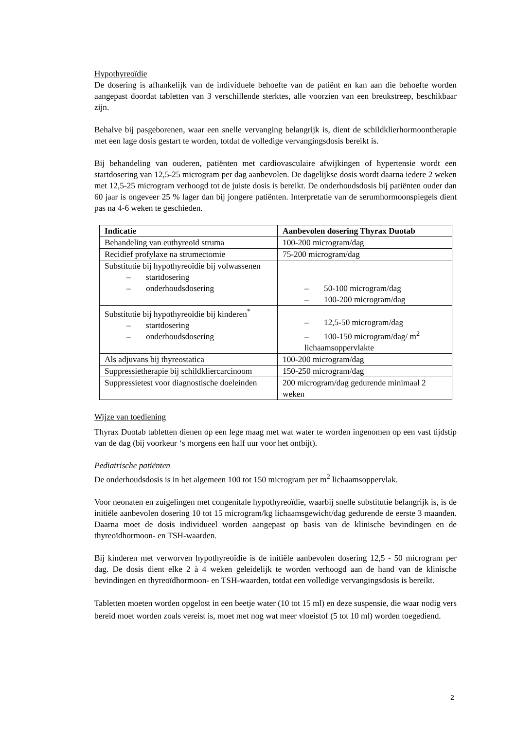Hypothyreoïdie
De dosering is afhankelijk van de individuele behoefte van de patiënt en kan aan die behoefte worden aangepast doordat tabletten van 3 verschillende sterktes, alle voorzien van een breukstreep, beschikbaar zijn.
Behalve bij pasgeborenen, waar een snelle vervanging belangrijk is, dient de schildklierhormoontherapie met een lage dosis gestart te worden, totdat de volledige vervangingsdosis bereikt is.
Bij behandeling van ouderen, patiënten met cardiovasculaire afwijkingen of hypertensie wordt een startdosering van 12,5-25 microgram per dag aanbevolen. De dagelijkse dosis wordt daarna iedere 2 weken met 12,5-25 microgram verhoogd tot de juiste dosis is bereikt. De onderhoudsdosis bij patiënten ouder dan 60 jaar is ongeveer 25 % lager dan bij jongere patiënten. Interpretatie van de serumhormoonspiegels dient pas na 4-6 weken te geschieden.
| Indicatie | Aanbevolen dosering Thyrax Duotab |
| --- | --- |
| Behandeling van euthyreoïd struma | 100-200 microgram/dag |
| Recidief profylaxe na strumectomie | 75-200 microgram/dag |
| Substitutie bij hypothyreoïdie bij volwassenen – startdosering – onderhoudsdosering | – 50-100 microgram/dag – 100-200 microgram/dag |
| Substitutie bij hypothyreoïdie bij kinderen<sup>*</sup> – startdosering – onderhoudsdosering | – 12,5-50 microgram/dag – 100-150 microgram/dag/ m<sup>2</sup> lichaamsoppervlakte |
| Als adjuvans bij thyreostatica | 100-200 microgram/dag |
| Suppressietherapie bij schildkliercarcinoom | 150-250 microgram/dag |
| Suppressietest voor diagnostische doeleinden | 200 microgram/dag gedurende minimaal 2 weken |
Wijze van toediening
Thyrax Duotab tabletten dienen op een lege maag met wat water te worden ingenomen op een vast tijdstip van de dag (bij voorkeur ‘s morgens een half uur voor het ontbijt).
Pediatrische patiënten
De onderhoudsdosis is in het algemeen 100 tot 150 microgram per m<sup>2</sup> lichaamsoppervlak.
Voor neonaten en zuigelingen met congenitale hypothyreoïdie, waarbij snelle substitutie belangrijk is, is de initiële aanbevolen dosering 10 tot 15 microgram/kg lichaamsgewicht/dag gedurende de eerste 3 maanden. Daarna moet de dosis individueel worden aangepast op basis van de klinische bevindingen en de thyreoïdhormoon- en TSH-waarden.
Bij kinderen met verworven hypothyreoïdie is de initiële aanbevolen dosering 12,5 - 50 microgram per dag. De dosis dient elke 2 à 4 weken geleidelijk te worden verhoogd aan de hand van de klinische bevindingen en thyreoïdhormoon- en TSH-waarden, totdat een volledige vervangingsdosis is bereikt.
Tabletten moeten worden opgelost in een beetje water (10 tot 15 ml) en deze suspensie, die waar nodig vers bereid moet worden zoals vereist is, moet met nog wat meer vloeistof (5 tot 10 ml) worden toegediend.
2